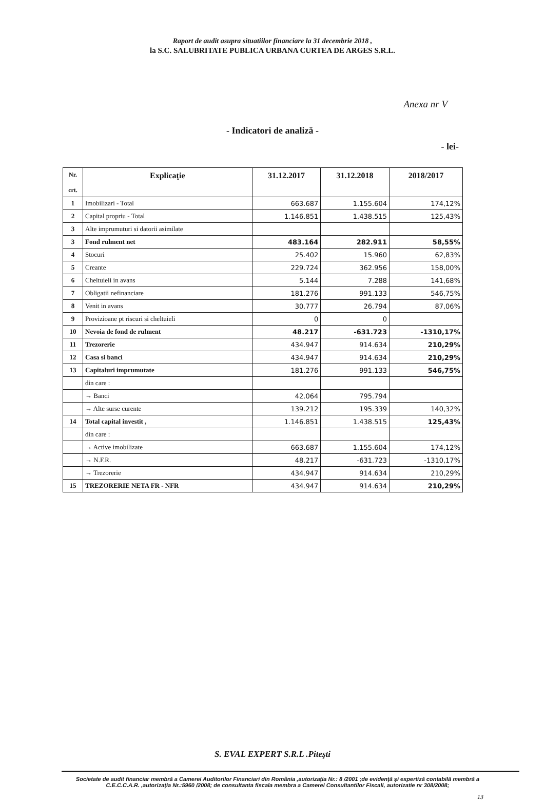Raport de audit asupra situatiilor financiare la 31 decembrie 2018 ,
la S.C. SALUBRITATE PUBLICA URBANA CURTEA DE ARGES S.R.L.
Anexa nr V
- Indicatori de analiză -
- lei-
| Nr. crt. | Explicaţie | 31.12.2017 | 31.12.2018 | 2018/2017 |
| --- | --- | --- | --- | --- |
| 1 | Imobilizari - Total | 663.687 | 1.155.604 | 174,12% |
| 2 | Capital propriu - Total | 1.146.851 | 1.438.515 | 125,43% |
| 3 | Alte imprumuturi si datorii asimilate | | | |
| 3 | Fond rulment net | 483.164 | 282.911 | 58,55% |
| 4 | Stocuri | 25.402 | 15.960 | 62,83% |
| 5 | Creante | 229.724 | 362.956 | 158,00% |
| 6 | Cheltuieli in avans | 5.144 | 7.288 | 141,68% |
| 7 | Obligatii nefinanciare | 181.276 | 991.133 | 546,75% |
| 8 | Venit in avans | 30.777 | 26.794 | 87,06% |
| 9 | Provizioane pt riscuri si cheltuieli | 0 | 0 | |
| 10 | Nevoia de fond de rulment | 48.217 | -631.723 | -1310,17% |
| 11 | Trezorerie | 434.947 | 914.634 | 210,29% |
| 12 | Casa si banci | 434.947 | 914.634 | 210,29% |
| 13 | Capitaluri imprumutate | 181.276 | 991.133 | 546,75% |
| | din care : | | | |
| | → Banci | 42.064 | 795.794 | |
| | → Alte surse curente | 139.212 | 195.339 | 140,32% |
| 14 | Total capital investit , | 1.146.851 | 1.438.515 | 125,43% |
| | din care : | | | |
| | → Active imobilizate | 663.687 | 1.155.604 | 174,12% |
| | → N.F.R. | 48.217 | -631.723 | -1310,17% |
| | → Trezorerie | 434.947 | 914.634 | 210,29% |
| 15 | TREZORERIE NETA FR - NFR | 434.947 | 914.634 | 210,29% |
S. EVAL EXPERT S.R.L .Piteşti
Societate de audit financiar membră a Camerei Auditorilor Financiari din România ,autorizaţia Nr.: 8 /2001 ;de evidenţă şi expertiză contabilă membră a C.E.C.C.A.R. ,autorizaţia Nr.:5960 /2008; de consultanta fiscala membra a Camerei Consultantilor Fiscali, autorizatie nr 308/2008;
13